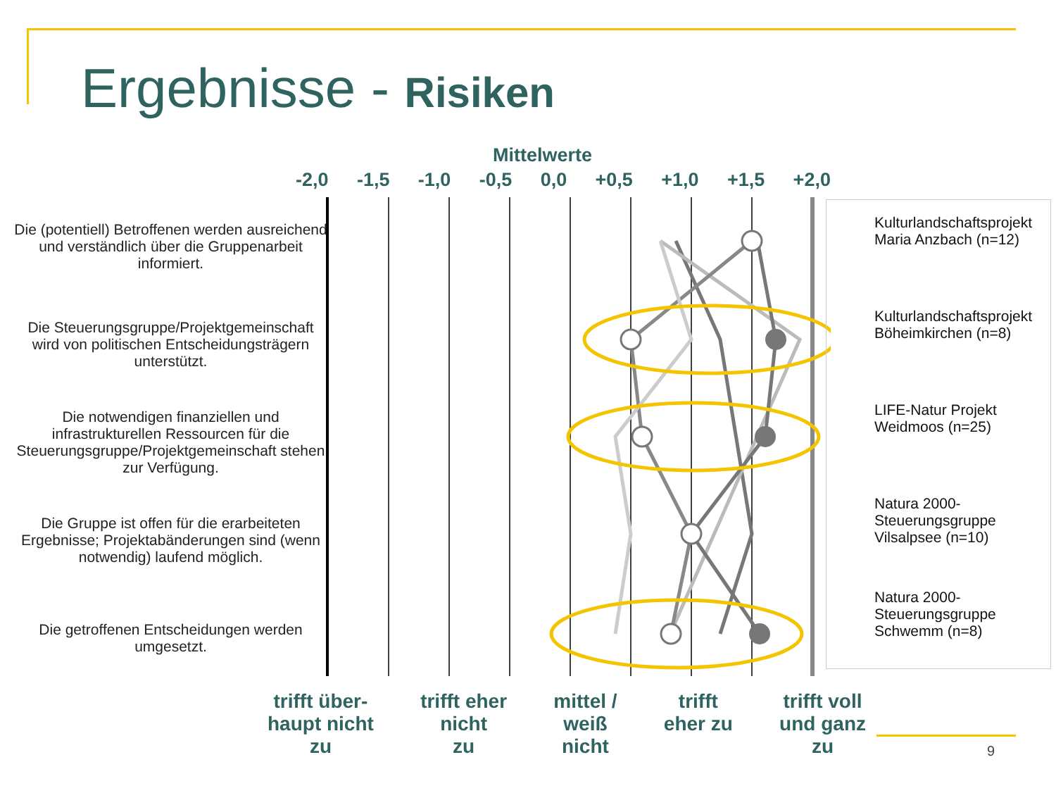Ergebnisse - Risiken
Mittelwerte
-2,0 -1,5 -1,0 -0,5 0,0 +0,5 +1,0 +1,5 +2,0
Die (potentiell) Betroffenen werden ausreichend und verständlich über die Gruppenarbeit informiert.
Die Steuerungsgruppe/Projektgemeinschaft wird von politischen Entscheidungsträgern unterstützt.
Die notwendigen finanziellen und infrastrukturellen Ressourcen für die Steuerungsgruppe/Projektgemeinschaft stehen zur Verfügung.
Die Gruppe ist offen für die erarbeiteten Ergebnisse; Projektabänderungen sind (wenn notwendig) laufend möglich.
Die getroffenen Entscheidungen werden umgesetzt.
Kulturlandschaftsprojekt Maria Anzbach (n=12)
Kulturlandschaftsprojekt Böheimkirchen (n=8)
LIFE-Natur Projekt Weidmoos (n=25)
Natura 2000-Steuerungsgruppe Vilsalpsee (n=10)
Natura 2000-Steuerungsgruppe Schwemm (n=8)
trifft über-
haupt nicht
zu trifft eher
nicht
zu mittel /
weiß
nicht trifft
eher zu trifft voll
und ganz
zu
9